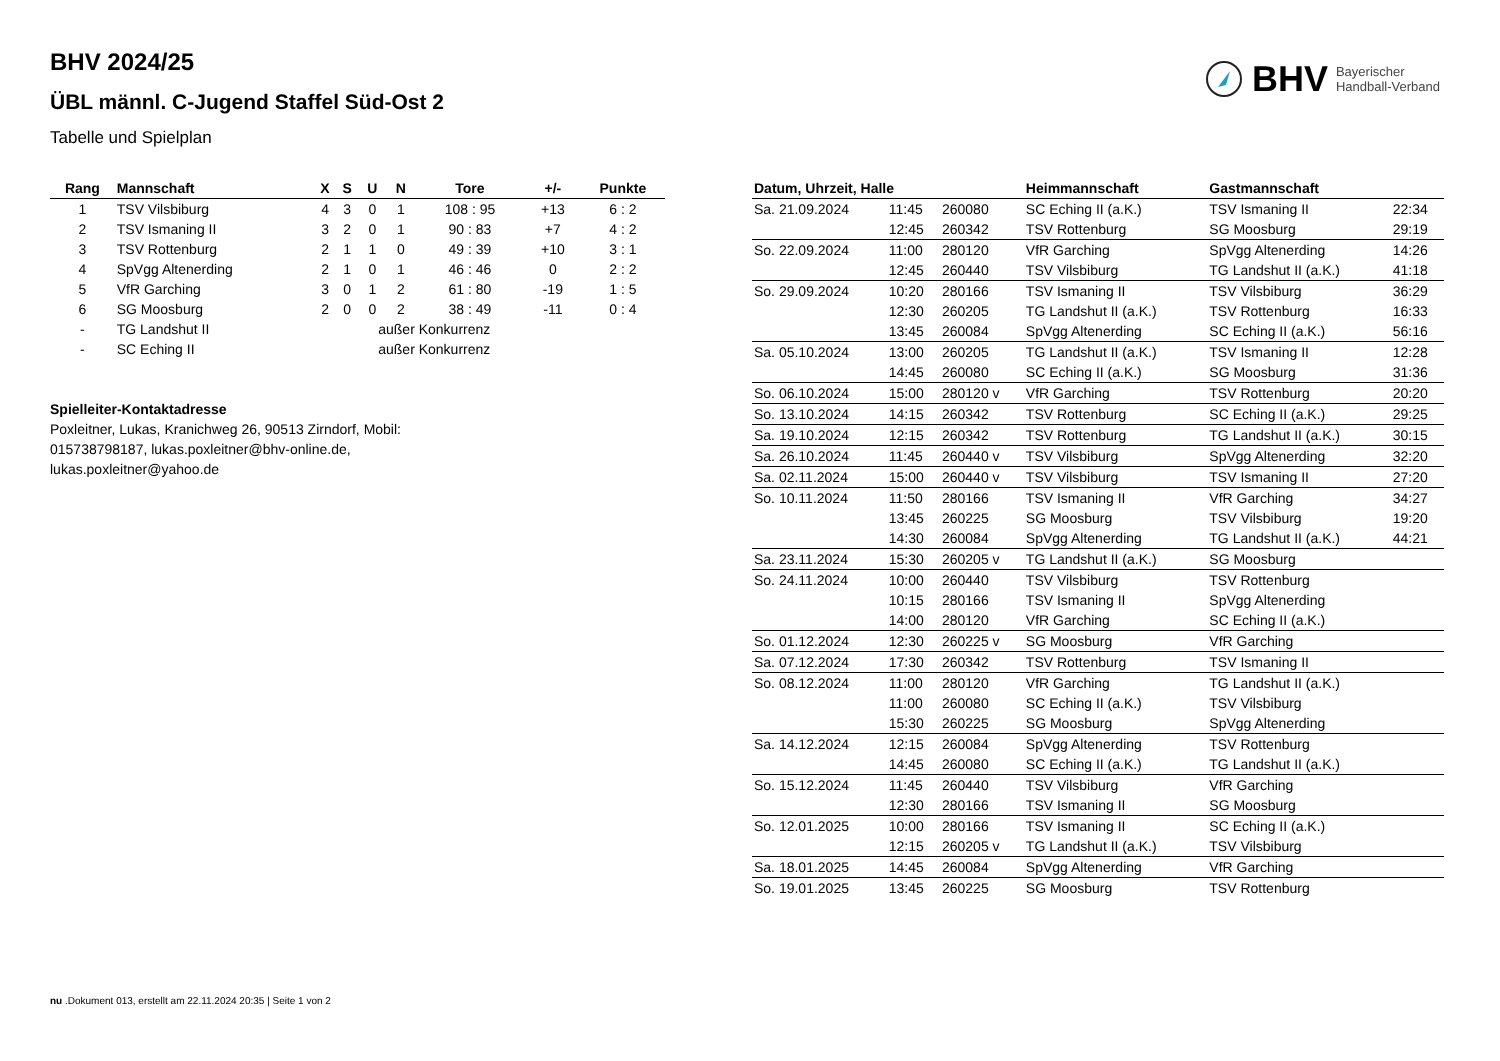BHV 2024/25
ÜBL männl. C-Jugend Staffel Süd-Ost 2
Tabelle und Spielplan
BHV Bayerischer
Handball-Verband
| Rang | Mannschaft | X | S | U | N | Tore | +/- | Punkte |
| --- | --- | --- | --- | --- | --- | --- | --- | --- |
| 1 | TSV Vilsbiburg | 4 | 3 | 0 | 1 | 108 : 95 | +13 | 6 : 2 |
| 2 | TSV Ismaning II | 3 | 2 | 0 | 1 | 90 : 83 | +7 | 4 : 2 |
| 3 | TSV Rottenburg | 2 | 1 | 1 | 0 | 49 : 39 | +10 | 3 : 1 |
| 4 | SpVgg Altenerding | 2 | 1 | 0 | 1 | 46 : 46 | 0 | 2 : 2 |
| 5 | VfR Garching | 3 | 0 | 1 | 2 | 61 : 80 | -19 | 1 : 5 |
| 6 | SG Moosburg | 2 | 0 | 0 | 2 | 38 : 49 | -11 | 0 : 4 |
| - | TG Landshut II | | | außer Konkurrenz | | | | |
| - | SC Eching II | | | außer Konkurrenz | | | | |
Spielleiter-Kontaktadresse
Poxleitner, Lukas, Kranichweg 26, 90513 Zirndorf, Mobil: 015738798187, lukas.poxleitner@bhv-online.de, lukas.poxleitner@yahoo.de
| Datum, Uhrzeit, Halle | | | Heimmannschaft | Gastmannschaft | |
| --- | --- | --- | --- | --- | --- |
| Sa. 21.09.2024 | 11:45 | 260080 | SC Eching II (a.K.) | TSV Ismaning II | 22:34 |
| | 12:45 | 260342 | TSV Rottenburg | SG Moosburg | 29:19 |
| So. 22.09.2024 | 11:00 | 280120 | VfR Garching | SpVgg Altenerding | 14:26 |
| | 12:45 | 260440 | TSV Vilsbiburg | TG Landshut II (a.K.) | 41:18 |
| So. 29.09.2024 | 10:20 | 280166 | TSV Ismaning II | TSV Vilsbiburg | 36:29 |
| | 12:30 | 260205 | TG Landshut II (a.K.) | TSV Rottenburg | 16:33 |
| | 13:45 | 260084 | SpVgg Altenerding | SC Eching II (a.K.) | 56:16 |
| Sa. 05.10.2024 | 13:00 | 260205 | TG Landshut II (a.K.) | TSV Ismaning II | 12:28 |
| | 14:45 | 260080 | SC Eching II (a.K.) | SG Moosburg | 31:36 |
| So. 06.10.2024 | 15:00 | 280120 v | VfR Garching | TSV Rottenburg | 20:20 |
| So. 13.10.2024 | 14:15 | 260342 | TSV Rottenburg | SC Eching II (a.K.) | 29:25 |
| Sa. 19.10.2024 | 12:15 | 260342 | TSV Rottenburg | TG Landshut II (a.K.) | 30:15 |
| Sa. 26.10.2024 | 11:45 | 260440 v | TSV Vilsbiburg | SpVgg Altenerding | 32:20 |
| Sa. 02.11.2024 | 15:00 | 260440 v | TSV Vilsbiburg | TSV Ismaning II | 27:20 |
| So. 10.11.2024 | 11:50 | 280166 | TSV Ismaning II | VfR Garching | 34:27 |
| | 13:45 | 260225 | SG Moosburg | TSV Vilsbiburg | 19:20 |
| | 14:30 | 260084 | SpVgg Altenerding | TG Landshut II (a.K.) | 44:21 |
| Sa. 23.11.2024 | 15:30 | 260205 v | TG Landshut II (a.K.) | SG Moosburg | |
| So. 24.11.2024 | 10:00 | 260440 | TSV Vilsbiburg | TSV Rottenburg | |
| | 10:15 | 280166 | TSV Ismaning II | SpVgg Altenerding | |
| | 14:00 | 280120 | VfR Garching | SC Eching II (a.K.) | |
| So. 01.12.2024 | 12:30 | 260225 v | SG Moosburg | VfR Garching | |
| Sa. 07.12.2024 | 17:30 | 260342 | TSV Rottenburg | TSV Ismaning II | |
| So. 08.12.2024 | 11:00 | 280120 | VfR Garching | TG Landshut II (a.K.) | |
| | 11:00 | 260080 | SC Eching II (a.K.) | TSV Vilsbiburg | |
| | 15:30 | 260225 | SG Moosburg | SpVgg Altenerding | |
| Sa. 14.12.2024 | 12:15 | 260084 | SpVgg Altenerding | TSV Rottenburg | |
| | 14:45 | 260080 | SC Eching II (a.K.) | TG Landshut II (a.K.) | |
| So. 15.12.2024 | 11:45 | 260440 | TSV Vilsbiburg | VfR Garching | |
| | 12:30 | 280166 | TSV Ismaning II | SG Moosburg | |
| So. 12.01.2025 | 10:00 | 280166 | TSV Ismaning II | SC Eching II (a.K.) | |
| | 12:15 | 260205 v | TG Landshut II (a.K.) | TSV Vilsbiburg | |
| Sa. 18.01.2025 | 14:45 | 260084 | SpVgg Altenerding | VfR Garching | |
| So. 19.01.2025 | 13:45 | 260225 | SG Moosburg | TSV Rottenburg | |
nu .Dokument 013, erstellt am 22.11.2024 20:35 | Seite 1 von 2